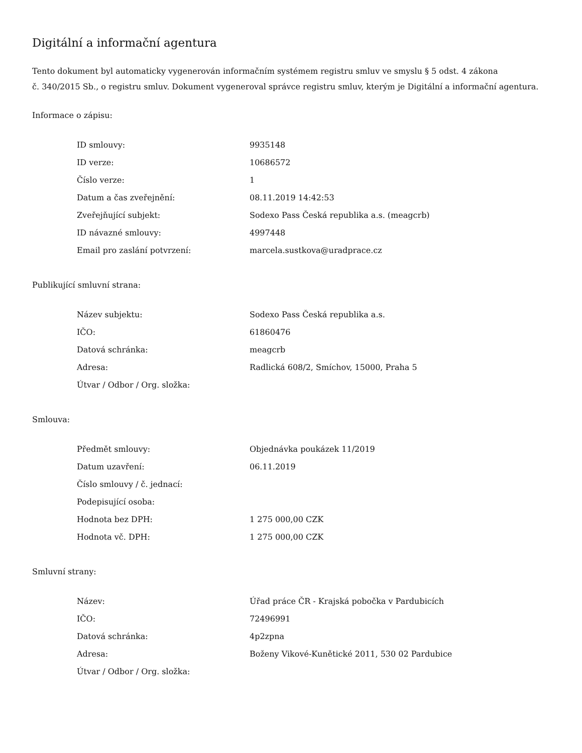Digitální a informační agentura
Tento dokument byl automaticky vygenerován informačním systémem registru smluv ve smyslu § 5 odst. 4 zákona
č. 340/2015 Sb., o registru smluv. Dokument vygeneroval správce registru smluv, kterým je Digitální a informační agentura.
Informace o zápisu:
| ID smlouvy: | 9935148 |
| ID verze: | 10686572 |
| Číslo verze: | 1 |
| Datum a čas zveřejnění: | 08.11.2019 14:42:53 |
| Zveřejňující subjekt: | Sodexo Pass Česká republika a.s. (meagcrb) |
| ID návazné smlouvy: | 4997448 |
| Email pro zaslání potvrzení: | marcela.sustkova@uradprace.cz |
Publikující smluvní strana:
| Název subjektu: | Sodexo Pass Česká republika a.s. |
| IČO: | 61860476 |
| Datová schránka: | meagcrb |
| Adresa: | Radlická 608/2, Smíchov, 15000, Praha 5 |
| Útvar / Odbor / Org. složka: | |
Smlouva:
| Předmět smlouvy: | Objednávka poukázek 11/2019 |
| Datum uzavření: | 06.11.2019 |
| Číslo smlouvy / č. jednací: | |
| Podepisující osoba: | |
| Hodnota bez DPH: | 1 275 000,00 CZK |
| Hodnota vč. DPH: | 1 275 000,00 CZK |
Smluvní strany:
| Název: | Úřad práce ČR - Krajská pobočka v Pardubicích |
| IČO: | 72496991 |
| Datová schránka: | 4p2zpna |
| Adresa: | Boženy Vikové-Kunětické 2011, 530 02 Pardubice |
| Útvar / Odbor / Org. složka: | |